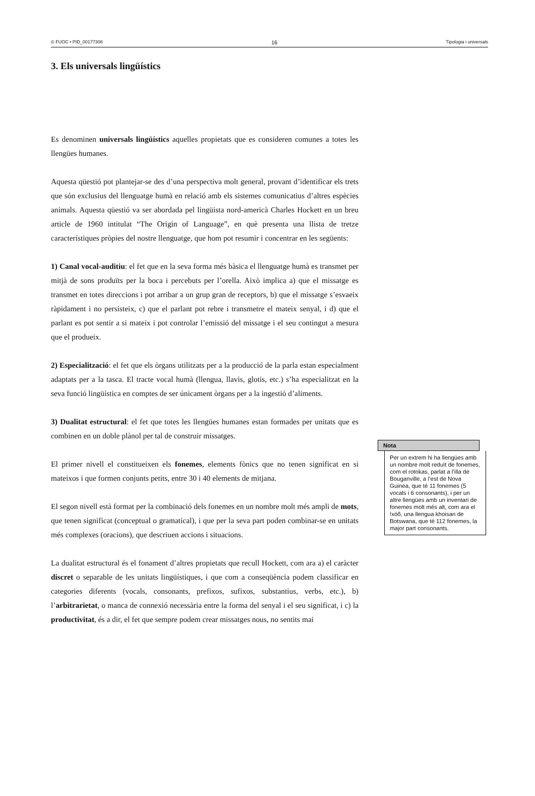© FUOC • PID_00177308 16 Tipologia i universals
3. Els universals lingüístics
Es denominen universals lingüístics aquelles propietats que es consideren comunes a totes les llengües humanes.
Aquesta qüestió pot plantejar-se des d’una perspectiva molt general, provant d’identificar els trets que són exclusius del llenguatge humà en relació amb els sistemes comunicatius d’altres espècies animals. Aquesta qüestió va ser abordada pel lingüista nord-americà Charles Hockett en un breu article de 1960 intitulat “The Origin of Language”, en què presenta una llista de tretze característiques pròpies del nostre llenguatge, que hom pot resumir i concentrar en les següents:
1) Canal vocal-auditiu: el fet que en la seva forma més bàsica el llenguatge humà es transmet per mitjà de sons produïts per la boca i percebuts per l’orella. Això implica a) que el missatge es transmet en totes direccions i pot arribar a un grup gran de receptors, b) que el missatge s’esvaeix ràpidament i no persisteix, c) que el parlant pot rebre i transmetre el mateix senyal, i d) que el parlant es pot sentir a si mateix i pot controlar l’emissió del missatge i el seu contingut a mesura que el produeix.
2) Especialització: el fet que els òrgans utilitzats per a la producció de la parla estan especialment adaptats per a la tasca. El tracte vocal humà (llengua, llavis, glotis, etc.) s’ha especialitzat en la seva funció lingüística en comptes de ser únicament òrgans per a la ingestió d’aliments.
3) Dualitat estructural: el fet que totes les llengües humanes estan formades per unitats que es combinen en un doble plànol per tal de construir missatges.
El primer nivell el constitueixen els fonemes, elements fònics que no tenen significat en si mateixos i que formen conjunts petits, entre 30 i 40 elements de mitjana.
El segon nivell està format per la combinació dels fonemes en un nombre molt més ampli de mots, que tenen significat (conceptual o gramatical), i que per la seva part poden combinar-se en unitats més complexes (oracions), que descriuen accions i situacions.
La dualitat estructural és el fonament d’altres propietats que recull Hockett, com ara a) el caràcter discret o separable de les unitats lingüístiques, i que com a conseqüència podem classificar en categories diferents (vocals, consonants, prefixos, sufixos, substantius, verbs, etc.), b) l’arbitrarietat, o manca de connexió necessària entre la forma del senyal i el seu significat, i c) la productivitat, és a dir, el fet que sempre podem crear missatges nous, no sentits mai
Nota
Per un extrem hi ha llengües amb un nombre molt reduït de fonemes, com el rotokas, parlat a l’illa de Bouganville, a l’est de Nova Guinea, que té 11 fonemes (5 vocals i 6 consonants), i per un altre llengües amb un inventari de fonemes molt més alt, com ara el !xóõ, una llengua khoisan de Botswana, que té 112 fonemes, la major part consonants.